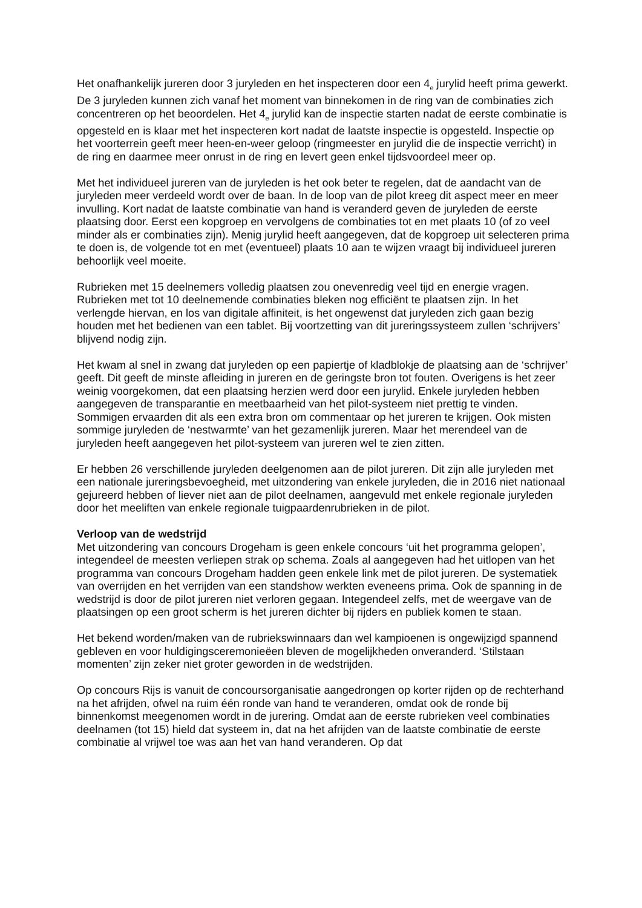Het onafhankelijk jureren door 3 juryleden en het inspecteren door een 4<sub>e</sub> jurylid heeft prima gewerkt. De 3 juryleden kunnen zich vanaf het moment van binnekomen in de ring van de combinaties zich concentreren op het beoordelen. Het 4<sub>e</sub> jurylid kan de inspectie starten nadat de eerste combinatie is opgesteld en is klaar met het inspecteren kort nadat de laatste inspectie is opgesteld. Inspectie op het voorterrein geeft meer heen-en-weer geloop (ringmeester en jurylid die de inspectie verricht) in de ring en daarmee meer onrust in de ring en levert geen enkel tijdsvoordeel meer op.
Met het individueel jureren van de juryleden is het ook beter te regelen, dat de aandacht van de juryleden meer verdeeld wordt over de baan. In de loop van de pilot kreeg dit aspect meer en meer invulling. Kort nadat de laatste combinatie van hand is veranderd geven de juryleden de eerste plaatsing door. Eerst een kopgroep en vervolgens de combinaties tot en met plaats 10 (of zo veel minder als er combinaties zijn). Menig jurylid heeft aangegeven, dat de kopgroep uit selecteren prima te doen is, de volgende tot en met (eventueel) plaats 10 aan te wijzen vraagt bij individueel jureren behoorlijk veel moeite.
Rubrieken met 15 deelnemers volledig plaatsen zou onevenredig veel tijd en energie vragen. Rubrieken met tot 10 deelnemende combinaties bleken nog efficiënt te plaatsen zijn. In het verlengde hiervan, en los van digitale affiniteit, is het ongewenst dat juryleden zich gaan bezig houden met het bedienen van een tablet. Bij voortzetting van dit jureringssysteem zullen ‘schrijvers’ blijvend nodig zijn.
Het kwam al snel in zwang dat juryleden op een papiertje of kladblokje de plaatsing aan de ‘schrijver’ geeft. Dit geeft de minste afleiding in jureren en de geringste bron tot fouten. Overigens is het zeer weinig voorgekomen, dat een plaatsing herzien werd door een jurylid. Enkele juryleden hebben aangegeven de transparantie en meetbaarheid van het pilot-systeem niet prettig te vinden. Sommigen ervaarden dit als een extra bron om commentaar op het jureren te krijgen. Ook misten sommige juryleden de ‘nestwarmte’ van het gezamenlijk jureren. Maar het merendeel van de juryleden heeft aangegeven het pilot-systeem van jureren wel te zien zitten.
Er hebben 26 verschillende juryleden deelgenomen aan de pilot jureren. Dit zijn alle juryleden met een nationale jureringsbevoegheid, met uitzondering van enkele juryleden, die in 2016 niet nationaal gejureerd hebben of liever niet aan de pilot deelnamen, aangevuld met enkele regionale juryleden door het meeliften van enkele regionale tuigpaardenrubrieken in de pilot.
Verloop van de wedstrijd
Met uitzondering van concours Drogeham is geen enkele concours ‘uit het programma gelopen’, integendeel de meesten verliepen strak op schema. Zoals al aangegeven had het uitlopen van het programma van concours Drogeham hadden geen enkele link met de pilot jureren. De systematiek van overrijden en het verrijden van een standshow werkten eveneens prima. Ook de spanning in de wedstrijd is door de pilot jureren niet verloren gegaan. Integendeel zelfs, met de weergave van de plaatsingen op een groot scherm is het jureren dichter bij rijders en publiek komen te staan.
Het bekend worden/maken van de rubriekswinnaars dan wel kampioenen is ongewijzigd spannend gebleven en voor huldigingsceremonieëen bleven de mogelijkheden onveranderd. ‘Stilstaan momenten’ zijn zeker niet groter geworden in de wedstrijden.
Op concours Rijs is vanuit de concoursorganisatie aangedrongen op korter rijden op de rechterhand na het afrijden, ofwel na ruim één ronde van hand te veranderen, omdat ook de ronde bij binnenkomst meegenomen wordt in de jurering. Omdat aan de eerste rubrieken veel combinaties deelnamen (tot 15) hield dat systeem in, dat na het afrijden van de laatste combinatie de eerste combinatie al vrijwel toe was aan het van hand veranderen. Op dat